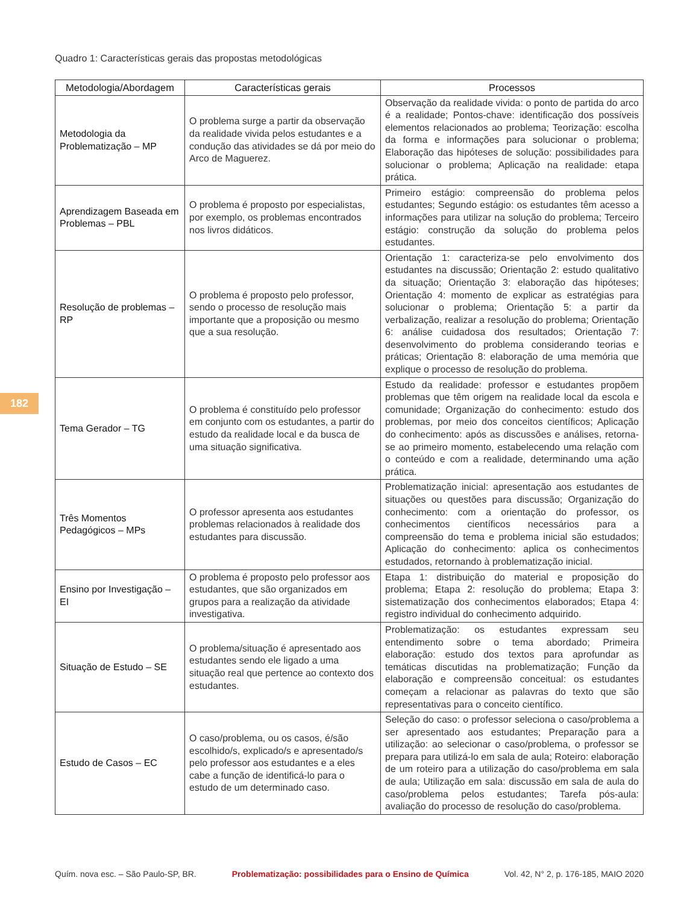Quadro 1: Características gerais das propostas metodológicas
| Metodologia/Abordagem | Características gerais | Processos |
| --- | --- | --- |
| Metodologia da Problematização – MP | O problema surge a partir da observação da realidade vivida pelos estudantes e a condução das atividades se dá por meio do Arco de Maguerez. | Observação da realidade vivida: o ponto de partida do arco é a realidade; Pontos-chave: identificação dos possíveis elementos relacionados ao problema; Teorização: escolha da forma e informações para solucionar o problema; Elaboração das hipóteses de solução: possibilidades para solucionar o problema; Aplicação na realidade: etapa prática. |
| Aprendizagem Baseada em Problemas – PBL | O problema é proposto por especialistas, por exemplo, os problemas encontrados nos livros didáticos. | Primeiro estágio: compreensão do problema pelos estudantes; Segundo estágio: os estudantes têm acesso a informações para utilizar na solução do problema; Terceiro estágio: construção da solução do problema pelos estudantes. |
| Resolução de problemas – RP | O problema é proposto pelo professor, sendo o processo de resolução mais importante que a proposição ou mesmo que a sua resolução. | Orientação 1: caracteriza-se pelo envolvimento dos estudantes na discussão; Orientação 2: estudo qualitativo da situação; Orientação 3: elaboração das hipóteses; Orientação 4: momento de explicar as estratégias para solucionar o problema; Orientação 5: a partir da verbalização, realizar a resolução do problema; Orientação 6: análise cuidadosa dos resultados; Orientação 7: desenvolvimento do problema considerando teorias e práticas; Orientação 8: elaboração de uma memória que explique o processo de resolução do problema. |
| Tema Gerador – TG | O problema é constituído pelo professor em conjunto com os estudantes, a partir do estudo da realidade local e da busca de uma situação significativa. | Estudo da realidade: professor e estudantes propõem problemas que têm origem na realidade local da escola e comunidade; Organização do conhecimento: estudo dos problemas, por meio dos conceitos científicos; Aplicação do conhecimento: após as discussões e análises, retorna-se ao primeiro momento, estabelecendo uma relação com o conteúdo e com a realidade, determinando uma ação prática. |
| Três Momentos Pedagógicos – MPs | O professor apresenta aos estudantes problemas relacionados à realidade dos estudantes para discussão. | Problematização inicial: apresentação aos estudantes de situações ou questões para discussão; Organização do conhecimento: com a orientação do professor, os conhecimentos científicos necessários para a compreensão do tema e problema inicial são estudados; Aplicação do conhecimento: aplica os conhecimentos estudados, retornando à problematização inicial. |
| Ensino por Investigação – EI | O problema é proposto pelo professor aos estudantes, que são organizados em grupos para a realização da atividade investigativa. | Etapa 1: distribuição do material e proposição do problema; Etapa 2: resolução do problema; Etapa 3: sistematização dos conhecimentos elaborados; Etapa 4: registro individual do conhecimento adquirido. |
| Situação de Estudo – SE | O problema/situação é apresentado aos estudantes sendo ele ligado a uma situação real que pertence ao contexto dos estudantes. | Problematização: os estudantes expressam seu entendimento sobre o tema abordado; Primeira elaboração: estudo dos textos para aprofundar as temáticas discutidas na problematização; Função da elaboração e compreensão conceitual: os estudantes começam a relacionar as palavras do texto que são representativas para o conceito científico. |
| Estudo de Casos – EC | O caso/problema, ou os casos, é/são escolhido/s, explicado/s e apresentado/s pelo professor aos estudantes e a eles cabe a função de identificá-lo para o estudo de um determinado caso. | Seleção do caso: o professor seleciona o caso/problema a ser apresentado aos estudantes; Preparação para a utilização: ao selecionar o caso/problema, o professor se prepara para utilizá-lo em sala de aula; Roteiro: elaboração de um roteiro para a utilização do caso/problema em sala de aula; Utilização em sala: discussão em sala de aula do caso/problema pelos estudantes; Tarefa pós-aula: avaliação do processo de resolução do caso/problema. |
182
Quím. nova esc. – São Paulo-SP, BR. Problematização: possibilidades para o Ensino de Química Vol. 42, N° 2, p. 176-185, MAIO 2020